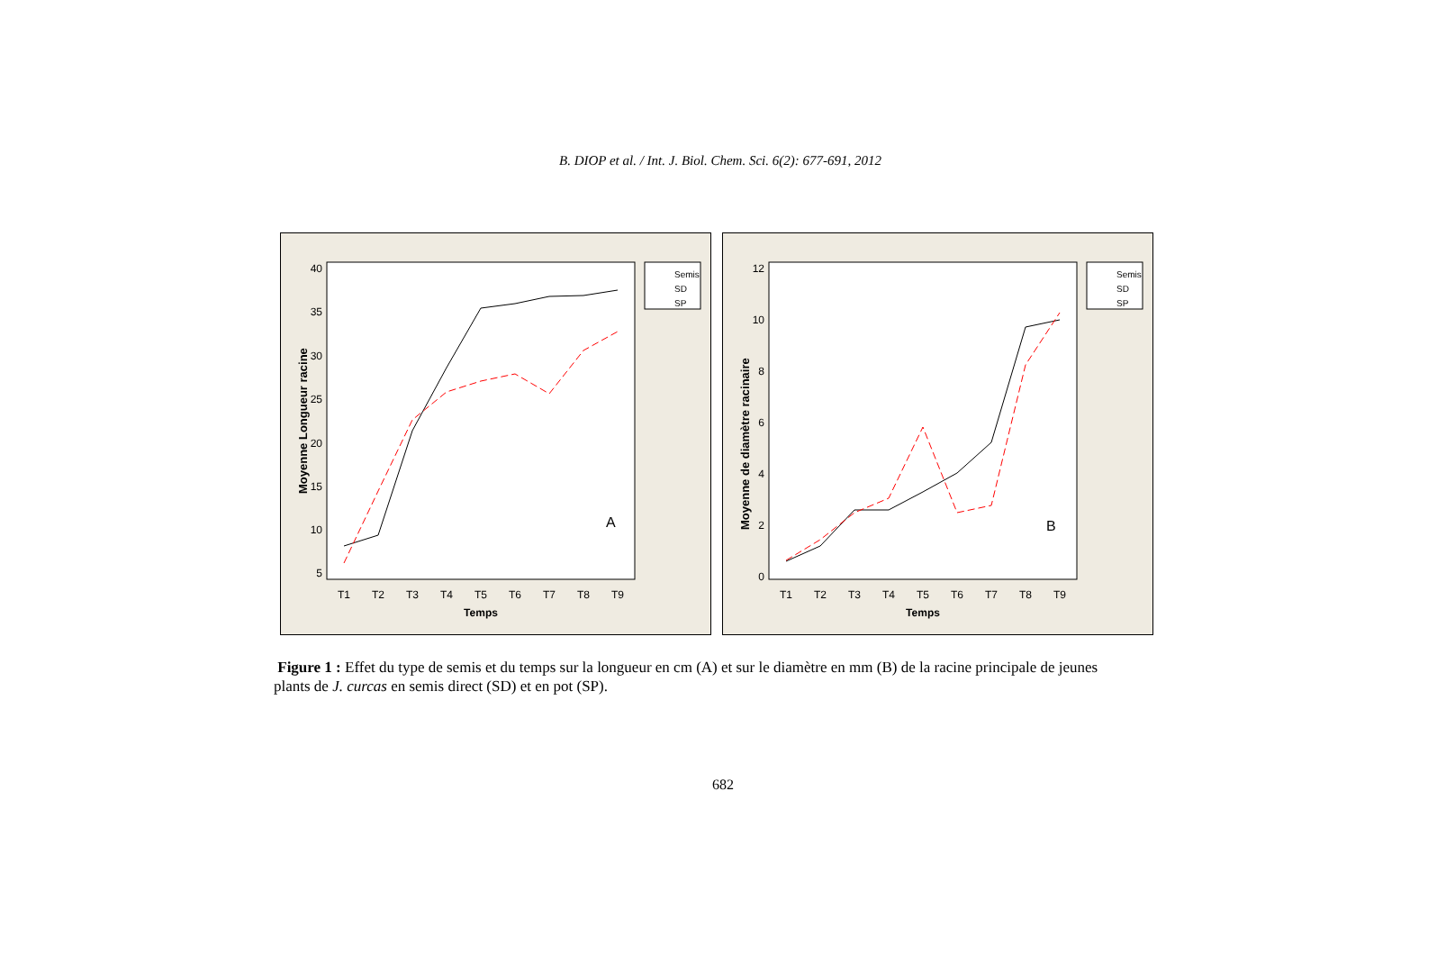B. DIOP et al. / Int. J. Biol. Chem. Sci. 6(2): 677-691, 2012
Moyenne Longueur racine
40
35
30
25
20
15
10
5
T1
T2
T3
T4
T5
T6
T7
T8
T9
Temps
A
Semis
SD
SP
Moyenne de diamètre racinaire
12
10
8
6
4
2
0
T1
T2
T3
T4
T5
T6
T7
T8
T9
Temps
B
Semis
SD
SP
Figure 1 : Effet du type de semis et du temps sur la longueur en cm (A) et sur le diamètre en mm (B) de la racine principale de jeunes plants de J. curcas en semis direct (SD) et en pot (SP).
682